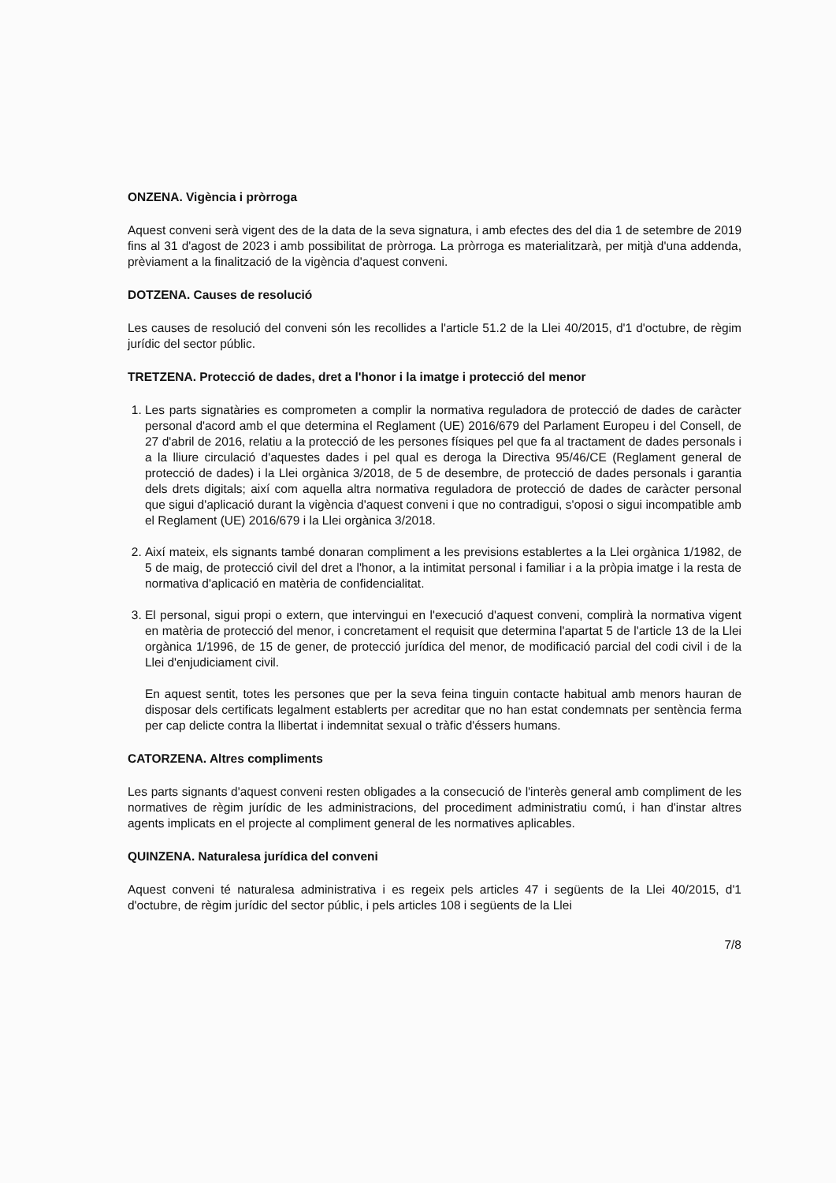ONZENA. Vigència i pròrroga
Aquest conveni serà vigent des de la data de la seva signatura, i amb efectes des del dia 1 de setembre de 2019 fins al 31 d'agost de 2023 i amb possibilitat de pròrroga. La pròrroga es materialitzarà, per mitjà d'una addenda, prèviament a la finalització de la vigència d'aquest conveni.
DOTZENA. Causes de resolució
Les causes de resolució del conveni són les recollides a l'article 51.2 de la Llei 40/2015, d'1 d'octubre, de règim jurídic del sector públic.
TRETZENA. Protecció de dades, dret a l'honor i la imatge i protecció del menor
1. Les parts signatàries es comprometen a complir la normativa reguladora de protecció de dades de caràcter personal d'acord amb el que determina el Reglament (UE) 2016/679 del Parlament Europeu i del Consell, de 27 d'abril de 2016, relatiu a la protecció de les persones físiques pel que fa al tractament de dades personals i a la lliure circulació d'aquestes dades i pel qual es deroga la Directiva 95/46/CE (Reglament general de protecció de dades) i la Llei orgànica 3/2018, de 5 de desembre, de protecció de dades personals i garantia dels drets digitals; així com aquella altra normativa reguladora de protecció de dades de caràcter personal que sigui d'aplicació durant la vigència d'aquest conveni i que no contradigui, s'oposi o sigui incompatible amb el Reglament (UE) 2016/679 i la Llei orgànica 3/2018.
2. Així mateix, els signants també donaran compliment a les previsions establertes a la Llei orgànica 1/1982, de 5 de maig, de protecció civil del dret a l'honor, a la intimitat personal i familiar i a la pròpia imatge i la resta de normativa d'aplicació en matèria de confidencialitat.
3. El personal, sigui propi o extern, que intervingui en l'execució d'aquest conveni, complirà la normativa vigent en matèria de protecció del menor, i concretament el requisit que determina l'apartat 5 de l'article 13 de la Llei orgànica 1/1996, de 15 de gener, de protecció jurídica del menor, de modificació parcial del codi civil i de la Llei d'enjudiciament civil.
En aquest sentit, totes les persones que per la seva feina tinguin contacte habitual amb menors hauran de disposar dels certificats legalment establerts per acreditar que no han estat condemnats per sentència ferma per cap delicte contra la llibertat i indemnitat sexual o tràfic d'éssers humans.
CATORZENA. Altres compliments
Les parts signants d'aquest conveni resten obligades a la consecució de l'interès general amb compliment de les normatives de règim jurídic de les administracions, del procediment administratiu comú, i han d'instar altres agents implicats en el projecte al compliment general de les normatives aplicables.
QUINZENA. Naturalesa jurídica del conveni
Aquest conveni té naturalesa administrativa i es regeix pels articles 47 i següents de la Llei 40/2015, d'1 d'octubre, de règim jurídic del sector públic, i pels articles 108 i següents de la Llei
7/8